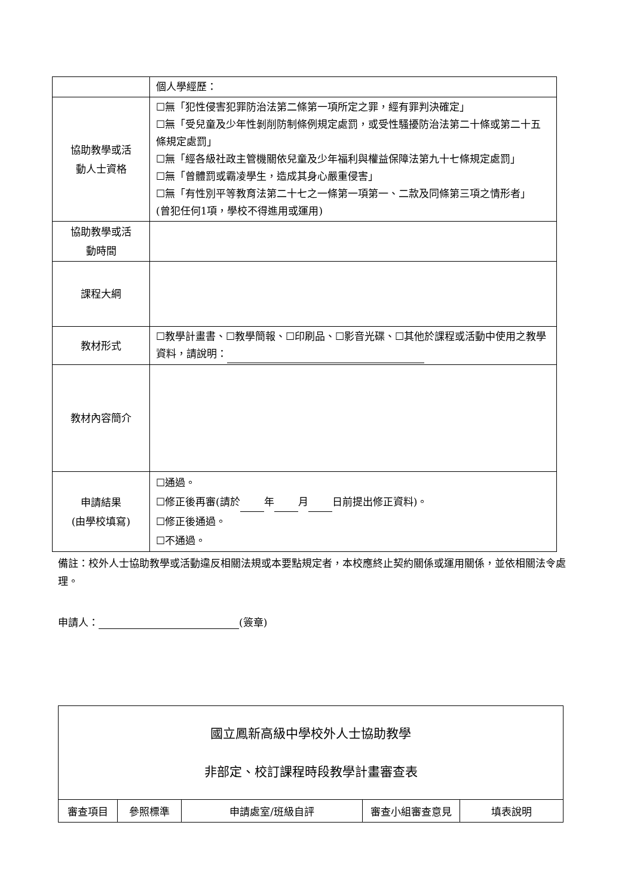| | 個人學經歷： |
| 協助教學或活 動人士資格 | ☐無「犯性侵害犯罪防治法第二條第一項所定之罪，經有罪判決確定」 ☐無「受兒童及少年性剝削防制條例規定處罰，或受性騷擾防治法第二十條或第二十五條規定處罰」 ☐無「經各級社政主管機關依兒童及少年福利與權益保障法第九十七條規定處罰」 ☐無「曾體罰或霸凌學生，造成其身心嚴重侵害」 ☐無「有性別平等教育法第二十七之一條第一項第一、二款及同條第三項之情形者」 (曾犯任何1項，學校不得進用或運用) |
| 協助教學或活 動時間 | |
| 課程大綱 | |
| 教材形式 | ☐教學計畫書、☐教學簡報、☐印刷品、☐影音光碟、☐其他於課程或活動中使用之教學資料，請說明： |
| 教材內容簡介 | |
| 申請結果 (由學校填寫) | ☐通過。 ☐修正後再審(請於 年 月 日前提出修正資料)。 ☐修正後通過。 ☐不通過。 |
備註：校外人士協助教學或活動違反相關法規或本要點規定者，本校應終止契約關係或運用關係，並依相關法令處理。
申請人： (簽章)
| 國立鳳新高級中學校外人士協助教學 非部定、校訂課程時段教學計畫審查表 | | | | |
| 審查項目 | 參照標準 | 申請處室/班級自評 | 審查小組審查意見 | 填表說明 |